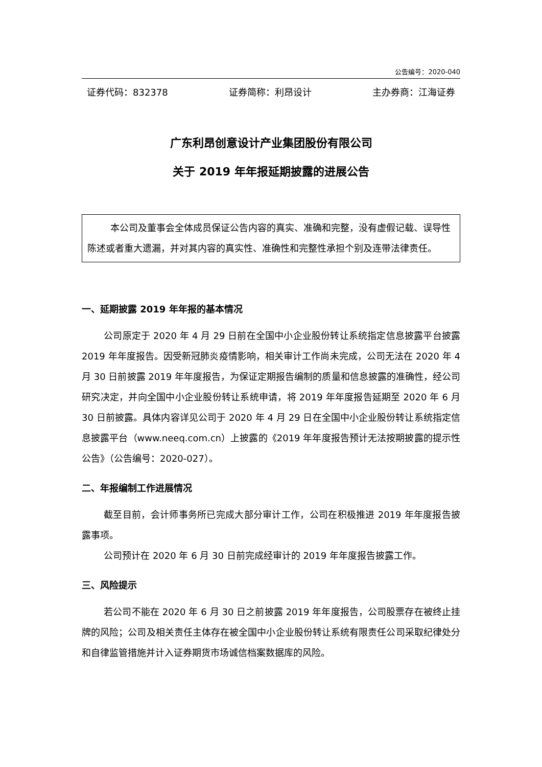公告编号：2020-040
证券代码：832378 证券简称：利昂设计 主办券商：江海证券
广东利昂创意设计产业集团股份有限公司
关于 2019 年年报延期披露的进展公告
本公司及董事会全体成员保证公告内容的真实、准确和完整，没有虚假记载、误导性陈述或者重大遗漏，并对其内容的真实性、准确性和完整性承担个别及连带法律责任。
一、延期披露 2019 年年报的基本情况
公司原定于 2020 年 4 月 29 日前在全国中小企业股份转让系统指定信息披露平台披露 2019 年年度报告。因受新冠肺炎疫情影响，相关审计工作尚未完成，公司无法在 2020 年 4 月 30 日前披露 2019 年年度报告，为保证定期报告编制的质量和信息披露的准确性，经公司研究决定，并向全国中小企业股份转让系统申请，将 2019 年年度报告延期至 2020 年 6 月 30 日前披露。具体内容详见公司于 2020 年 4 月 29 日在全国中小企业股份转让系统指定信息披露平台（www.neeq.com.cn）上披露的《2019 年年度报告预计无法按期披露的提示性公告》（公告编号：2020-027）。
二、年报编制工作进展情况
截至目前，会计师事务所已完成大部分审计工作，公司在积极推进 2019 年年度报告披露事项。
公司预计在 2020 年 6 月 30 日前完成经审计的 2019 年年度报告披露工作。
三、风险提示
若公司不能在 2020 年 6 月 30 日之前披露 2019 年年度报告，公司股票存在被终止挂牌的风险；公司及相关责任主体存在被全国中小企业股份转让系统有限责任公司采取纪律处分和自律监管措施并计入证券期货市场诚信档案数据库的风险。